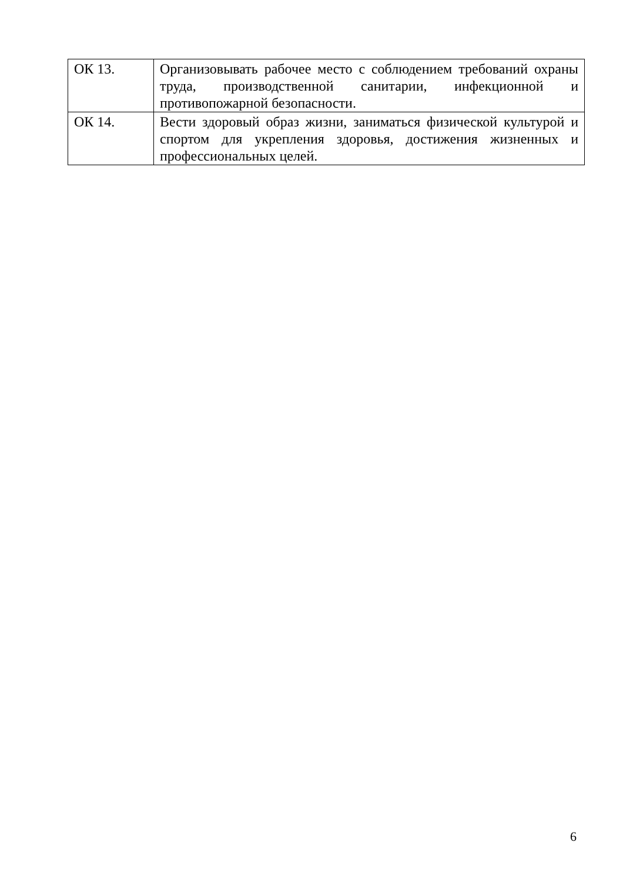| ОК 13. | Организовывать рабочее место с соблюдением требований охраны труда, производственной санитарии, инфекционной и противопожарной безопасности. |
| ОК 14. | Вести здоровый образ жизни, заниматься физической культурой и спортом для укрепления здоровья, достижения жизненных и профессиональных целей. |
6